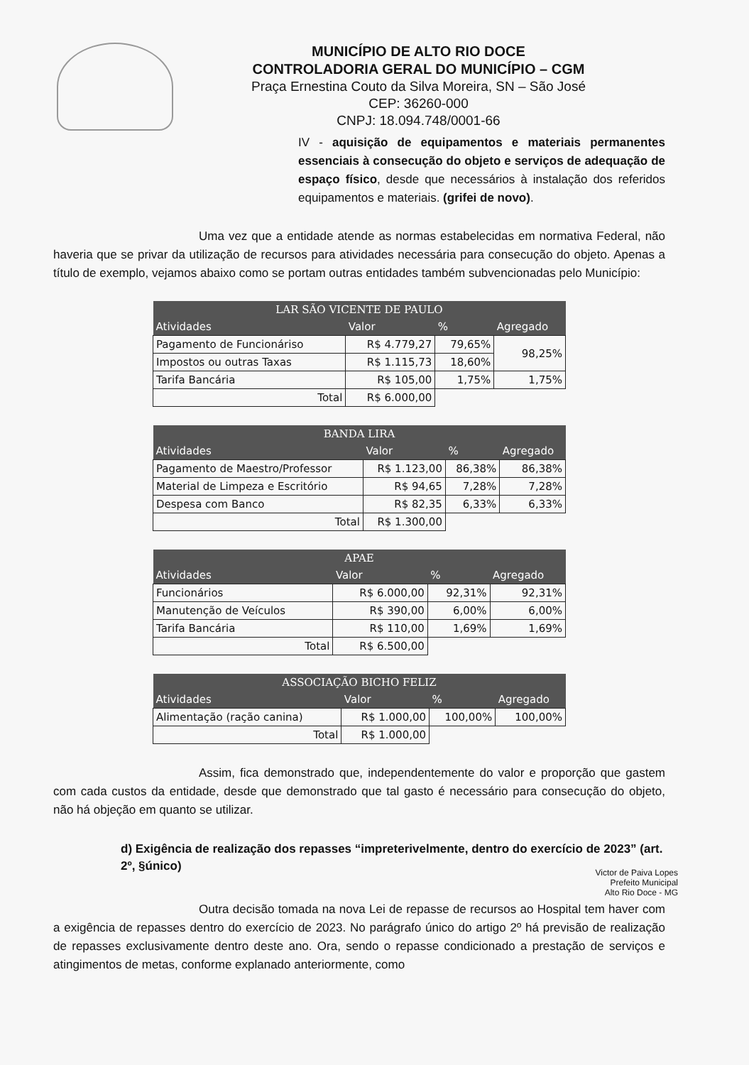MUNICÍPIO DE ALTO RIO DOCE
CONTROLADORIA GERAL DO MUNICÍPIO – CGM
Praça Ernestina Couto da Silva Moreira, SN – São José
CEP: 36260-000
CNPJ: 18.094.748/0001-66
IV - aquisição de equipamentos e materiais permanentes essenciais à consecução do objeto e serviços de adequação de espaço físico, desde que necessários à instalação dos referidos equipamentos e materiais. (grifei de novo).
Uma vez que a entidade atende as normas estabelecidas em normativa Federal, não haveria que se privar da utilização de recursos para atividades necessária para consecução do objeto. Apenas a título de exemplo, vejamos abaixo como se portam outras entidades também subvencionadas pelo Município:
| LAR SÃO VICENTE DE PAULO | | | |
| --- | --- | --- | --- |
| Atividades | Valor | % | Agregado |
| Pagamento de Funcionáriso | R$ 4.779,27 | 79,65% | 98,25% |
| Impostos ou outras Taxas | R$ 1.115,73 | 18,60% | |
| Tarifa Bancária | R$ 105,00 | 1,75% | 1,75% |
| Total | R$ 6.000,00 | | |
| BANDA LIRA | | | |
| --- | --- | --- | --- |
| Atividades | Valor | % | Agregado |
| Pagamento de Maestro/Professor | R$ 1.123,00 | 86,38% | 86,38% |
| Material de Limpeza e Escritório | R$ 94,65 | 7,28% | 7,28% |
| Despesa com Banco | R$ 82,35 | 6,33% | 6,33% |
| Total | R$ 1.300,00 | | |
| APAE | | | |
| --- | --- | --- | --- |
| Atividades | Valor | % | Agregado |
| Funcionários | R$ 6.000,00 | 92,31% | 92,31% |
| Manutenção de Veículos | R$ 390,00 | 6,00% | 6,00% |
| Tarifa Bancária | R$ 110,00 | 1,69% | 1,69% |
| Total | R$ 6.500,00 | | |
| ASSOCIAÇÃO BICHO FELIZ | | | |
| --- | --- | --- | --- |
| Atividades | Valor | % | Agregado |
| Alimentação (ração canina) | R$ 1.000,00 | 100,00% | 100,00% |
| Total | R$ 1.000,00 | | |
Assim, fica demonstrado que, independentemente do valor e proporção que gastem com cada custos da entidade, desde que demonstrado que tal gasto é necessário para consecução do objeto, não há objeção em quanto se utilizar.
d) Exigência de realização dos repasses “impreterivelmente, dentro do exercício de 2023” (art. 2º, §único)
Victor de Paiva Lopes
Prefeito Municipal
Alto Rio Doce - MG
Outra decisão tomada na nova Lei de repasse de recursos ao Hospital tem haver com a exigência de repasses dentro do exercício de 2023. No parágrafo único do artigo 2º há previsão de realização de repasses exclusivamente dentro deste ano. Ora, sendo o repasse condicionado a prestação de serviços e atingimentos de metas, conforme explanado anteriormente, como